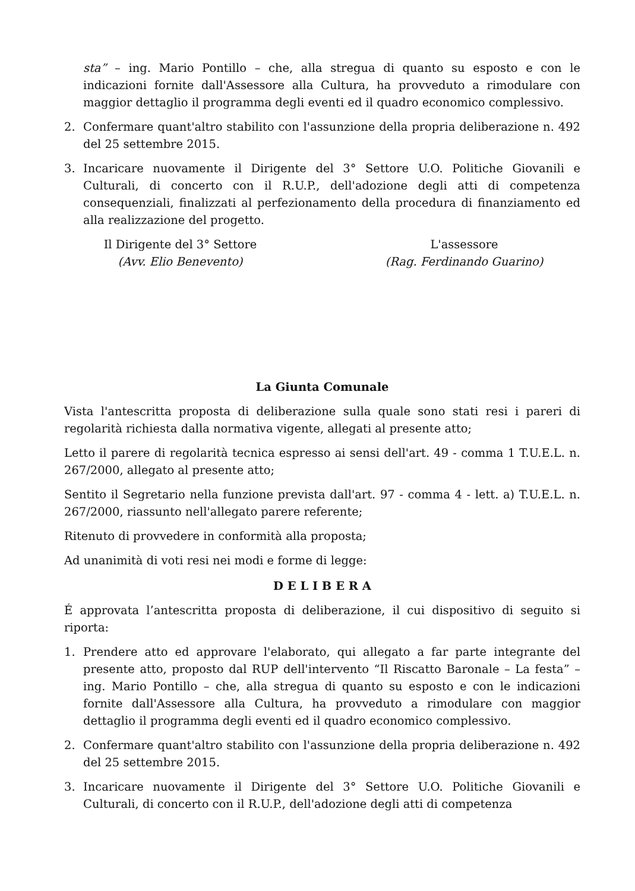sta” – ing. Mario Pontillo – che, alla stregua di quanto su esposto e con le indicazioni fornite dall'Assessore alla Cultura, ha provveduto a rimodulare con maggior dettaglio il programma degli eventi ed il quadro economico complessivo.
2. Confermare quant'altro stabilito con l'assunzione della propria deliberazione n. 492 del 25 settembre 2015.
3. Incaricare nuovamente il Dirigente del 3° Settore U.O. Politiche Giovanili e Culturali, di concerto con il R.U.P., dell'adozione degli atti di competenza consequenziali, finalizzati al perfezionamento della procedura di finanziamento ed alla realizzazione del progetto.
Il Dirigente del 3° Settore
(Avv. Elio Benevento)
L'assessore
(Rag. Ferdinando Guarino)
La Giunta Comunale
Vista l'antescritta proposta di deliberazione sulla quale sono stati resi i pareri di regolarità richiesta dalla normativa vigente, allegati al presente atto;
Letto il parere di regolarità tecnica espresso ai sensi dell'art. 49 - comma 1 T.U.E.L. n. 267/2000, allegato al presente atto;
Sentito il Segretario nella funzione prevista dall'art. 97 - comma 4 - lett. a) T.U.E.L. n. 267/2000, riassunto nell'allegato parere referente;
Ritenuto di provvedere in conformità alla proposta;
Ad unanimità di voti resi nei modi e forme di legge:
D E L I B E R A
É approvata l’antescritta proposta di deliberazione, il cui dispositivo di seguito si riporta:
1. Prendere atto ed approvare l'elaborato, qui allegato a far parte integrante del presente atto, proposto dal RUP dell'intervento “Il Riscatto Baronale – La festa” – ing. Mario Pontillo – che, alla stregua di quanto su esposto e con le indicazioni fornite dall'Assessore alla Cultura, ha provveduto a rimodulare con maggior dettaglio il programma degli eventi ed il quadro economico complessivo.
2. Confermare quant'altro stabilito con l'assunzione della propria deliberazione n. 492 del 25 settembre 2015.
3. Incaricare nuovamente il Dirigente del 3° Settore U.O. Politiche Giovanili e Culturali, di concerto con il R.U.P., dell'adozione degli atti di competenza